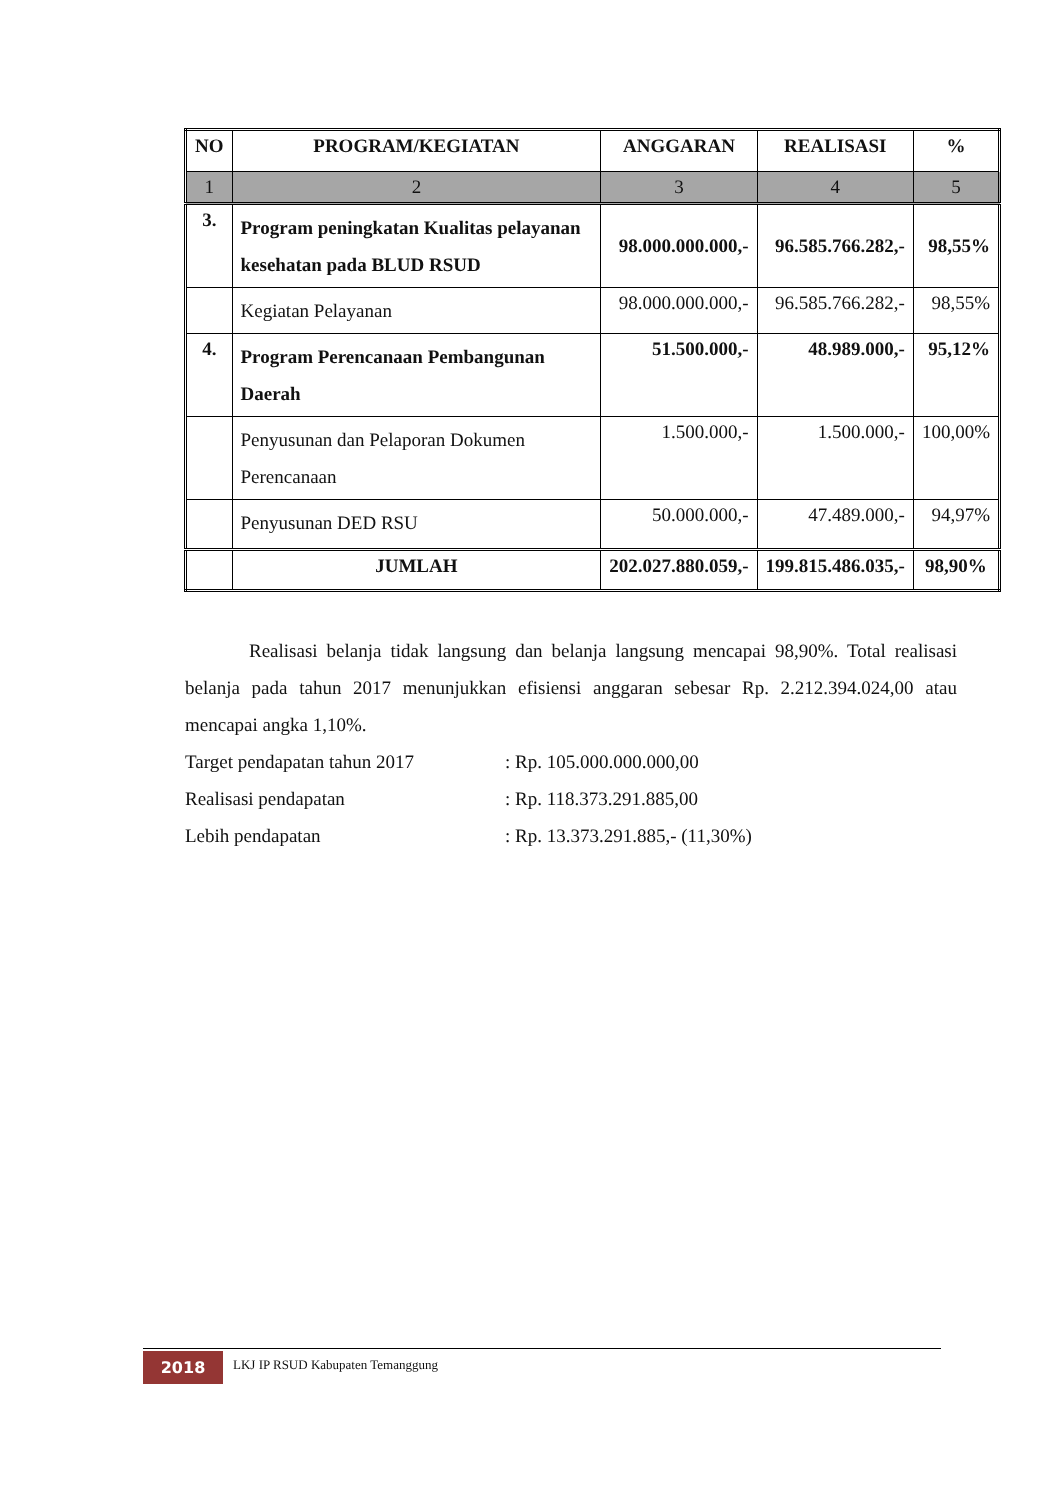| NO | PROGRAM/KEGIATAN | ANGGARAN | REALISASI | % |
| --- | --- | --- | --- | --- |
| 1 | 2 | 3 | 4 | 5 |
| 3. | Program peningkatan Kualitas pelayanan kesehatan pada BLUD RSUD | 98.000.000.000,- | 96.585.766.282,- | 98,55% |
| | Kegiatan Pelayanan | 98.000.000.000,- | 96.585.766.282,- | 98,55% |
| 4. | Program Perencanaan Pembangunan Daerah | 51.500.000,- | 48.989.000,- | 95,12% |
| | Penyusunan dan Pelaporan Dokumen Perencanaan | 1.500.000,- | 1.500.000,- | 100,00% |
| | Penyusunan DED RSU | 50.000.000,- | 47.489.000,- | 94,97% |
| | JUMLAH | 202.027.880.059,- | 199.815.486.035,- | 98,90% |
Realisasi belanja tidak langsung dan belanja langsung mencapai 98,90%. Total realisasi belanja pada tahun 2017 menunjukkan efisiensi anggaran sebesar Rp. 2.212.394.024,00 atau mencapai angka 1,10%.
Target pendapatan tahun 2017: Rp. 105.000.000.000,00
Realisasi pendapatan: Rp. 118.373.291.885,00
Lebih pendapatan: Rp. 13.373.291.885,- (11,30%)
2018
LKJ IP RSUD Kabupaten Temanggung